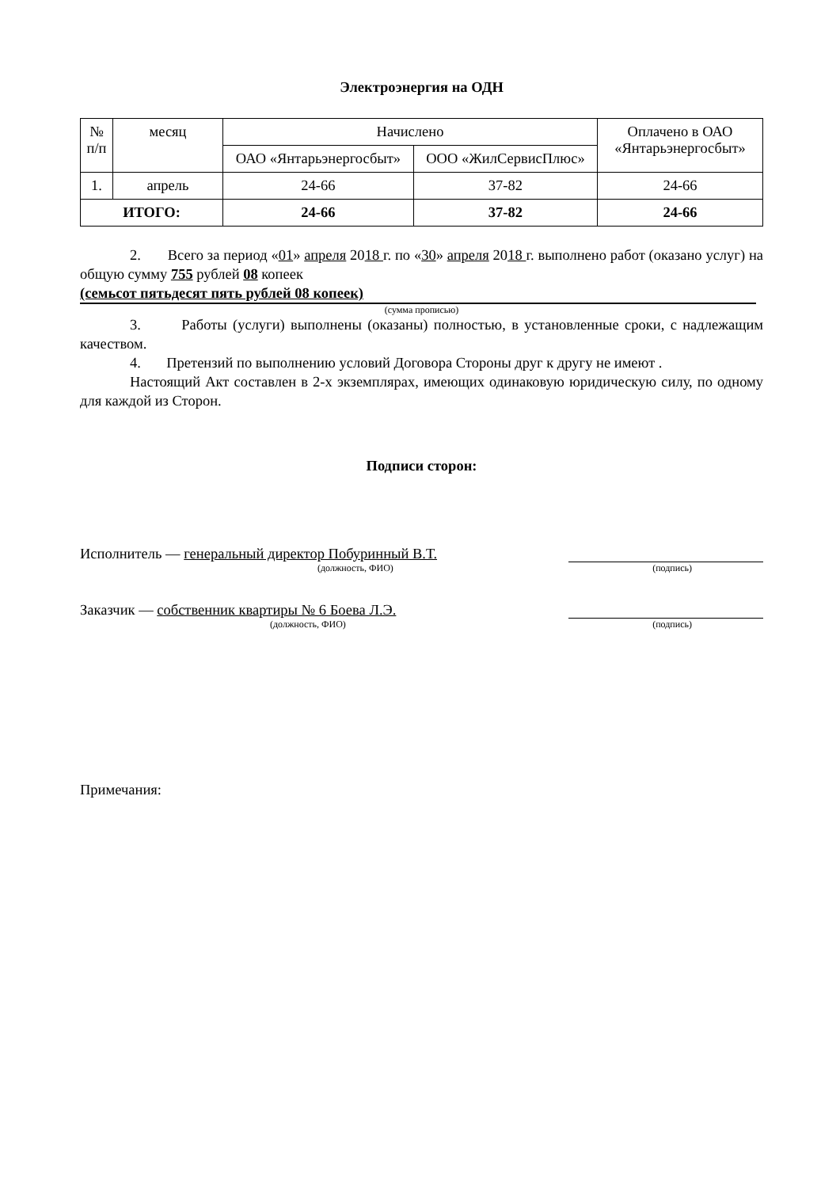Электроэнергия на ОДН
| № п/п | месяц | Начислено | | Оплачено в ОАО «Янтарьэнергосбыт» |
| --- | --- | --- | --- | --- |
| | | ОАО «Янтарьэнергосбыт» | ООО «ЖилСервисПлюс» | |
| 1. | апрель | 24-66 | 37-82 | 24-66 |
| ИТОГО: | | 24-66 | 37-82 | 24-66 |
2. Всего за период «01» апреля 2018 г. по «30» апреля 2018 г. выполнено работ (оказано услуг) на общую сумму 755 рублей 08 копеек
(семьсот пятьдесят пять рублей 08 копеек)
(сумма прописью)
3. Работы (услуги) выполнены (оказаны) полностью, в установленные сроки, с надлежащим качеством.
4. Претензий по выполнению условий Договора Стороны друг к другу не имеют .
Настоящий Акт составлен в 2-х экземплярах, имеющих одинаковую юридическую силу, по одному для каждой из Сторон.
Подписи сторон:
Исполнитель — генеральный директор Побуринный В.Т.
(должность, ФИО) (подпись)
Заказчик — собственник квартиры № 6 Боева Л.Э.
(должность, ФИО) (подпись)
Примечания: